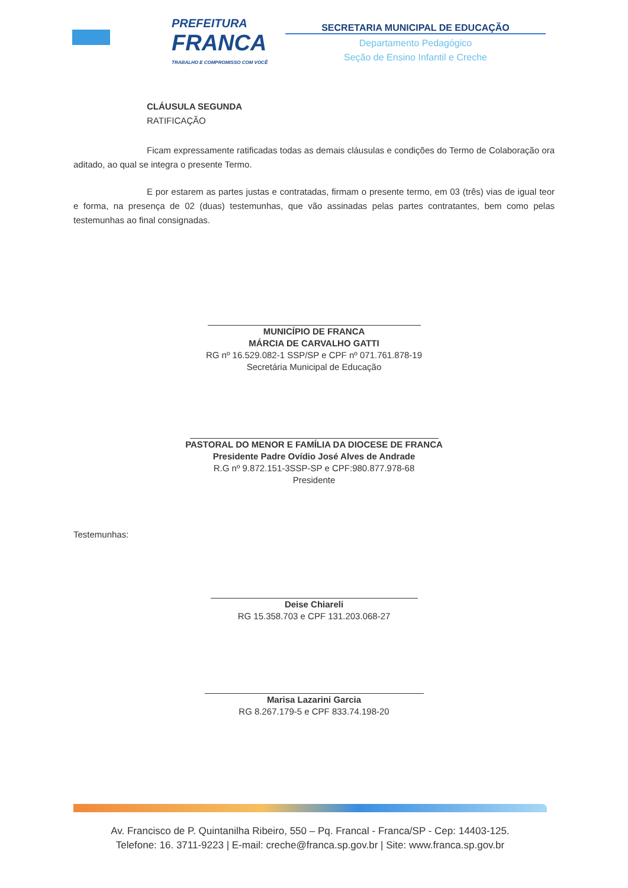PREFEITURA
FRANCA
TRABALHO E COMPROMISSO COM VOCÊ
SECRETARIA MUNICIPAL DE EDUCAÇÃO
Departamento Pedagógico
Seção de Ensino Infantil e Creche
CLÁUSULA SEGUNDA
RATIFICAÇÃO
Ficam expressamente ratificadas todas as demais cláusulas e condições do Termo de Colaboração ora aditado, ao qual se integra o presente Termo.
E por estarem as partes justas e contratadas, firmam o presente termo, em 03 (três) vias de igual teor e forma, na presença de 02 (duas) testemunhas, que vão assinadas pelas partes contratantes, bem como pelas testemunhas ao final consignadas.
MUNICÍPIO DE FRANCA
MÁRCIA DE CARVALHO GATTI
RG nº 16.529.082-1 SSP/SP e CPF nº 071.761.878-19
Secretária Municipal de Educação
PASTORAL DO MENOR E FAMÍLIA DA DIOCESE DE FRANCA
Presidente Padre Ovídio José Alves de Andrade
R.G nº 9.872.151-3SSP-SP e CPF:980.877.978-68
Presidente
Testemunhas:
Deise Chiareli
RG 15.358.703 e CPF 131.203.068-27
Marisa Lazarini Garcia
RG 8.267.179-5 e CPF 833.74.198-20
Av. Francisco de P. Quintanilha Ribeiro, 550 – Pq. Francal - Franca/SP - Cep: 14403-125.
Telefone: 16. 3711-9223 | E-mail: creche@franca.sp.gov.br | Site: www.franca.sp.gov.br